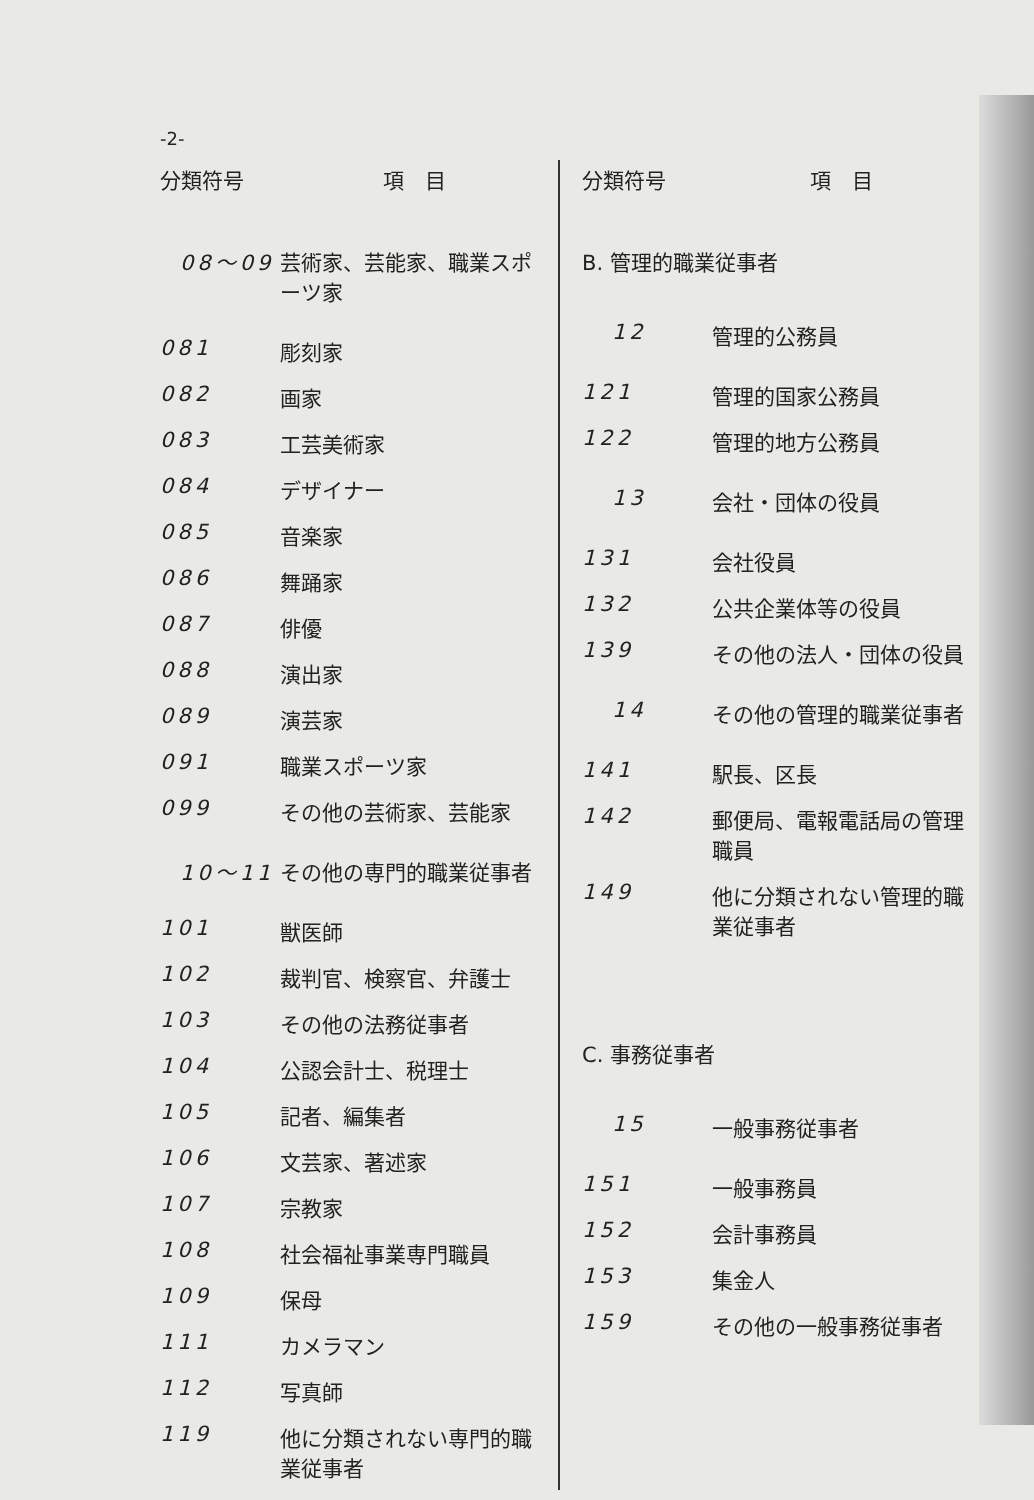-2-
| 分類符号 | 項 目 |
| --- | --- |
| 08～09 | 芸術家、芸能家、職業スポーツ家 |
| 081 | 彫刻家 |
| 082 | 画家 |
| 083 | 工芸美術家 |
| 084 | デザイナー |
| 085 | 音楽家 |
| 086 | 舞踊家 |
| 087 | 俳優 |
| 088 | 演出家 |
| 089 | 演芸家 |
| 091 | 職業スポーツ家 |
| 099 | その他の芸術家、芸能家 |
| 10～11 | その他の専門的職業従事者 |
| 101 | 獣医師 |
| 102 | 裁判官、検察官、弁護士 |
| 103 | その他の法務従事者 |
| 104 | 公認会計士、税理士 |
| 105 | 記者、編集者 |
| 106 | 文芸家、著述家 |
| 107 | 宗教家 |
| 108 | 社会福祉事業専門職員 |
| 109 | 保母 |
| 111 | カメラマン |
| 112 | 写真師 |
| 119 | 他に分類されない専門的職業従事者 |
| 分類符号 | 項 目 |
| --- | --- |
| B. 管理的職業従事者 | |
| 12 | 管理的公務員 |
| 121 | 管理的国家公務員 |
| 122 | 管理的地方公務員 |
| 13 | 会社・団体の役員 |
| 131 | 会社役員 |
| 132 | 公共企業体等の役員 |
| 139 | その他の法人・団体の役員 |
| 14 | その他の管理的職業従事者 |
| 141 | 駅長、区長 |
| 142 | 郵便局、電報電話局の管理職員 |
| 149 | 他に分類されない管理的職業従事者 |
| C. 事務従事者 | |
| 15 | 一般事務従事者 |
| 151 | 一般事務員 |
| 152 | 会計事務員 |
| 153 | 集金人 |
| 159 | その他の一般事務従事者 |